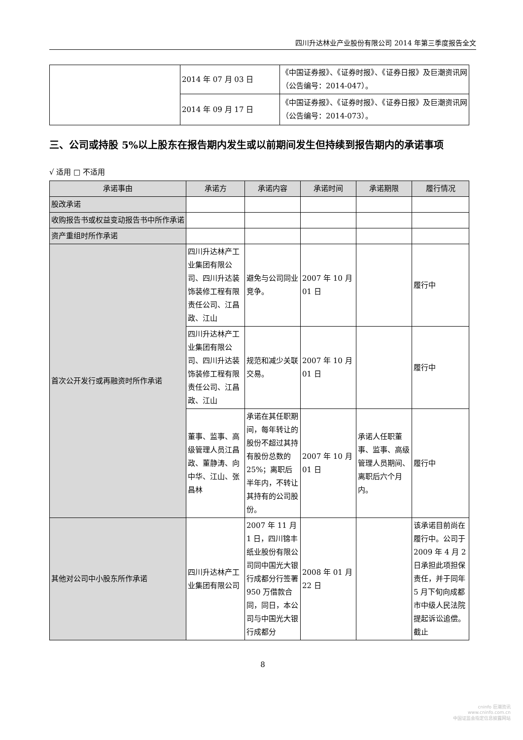四川升达林业产业股份有限公司 2014 年第三季度报告全文
| | 2014 年 07 月 03 日 | 《中国证券报》、《证券时报》、《证券日报》及巨潮资讯网（公告编号：2014-047）。 |
| | 2014 年 09 月 17 日 | 《中国证券报》、《证券时报》、《证券日报》及巨潮资讯网（公告编号：2014-073）。 |
三、公司或持股 5%以上股东在报告期内发生或以前期间发生但持续到报告期内的承诺事项
√ 适用 □ 不适用
| 承诺事由 | 承诺方 | 承诺内容 | 承诺时间 | 承诺期限 | 履行情况 |
| --- | --- | --- | --- | --- | --- |
| 股改承诺 | | | | | |
| 收购报告书或权益变动报告书中所作承诺 | | | | | |
| 资产重组时所作承诺 | | | | | |
| 首次公开发行或再融资时所作承诺 | 四川升达林产工业集团有限公司、四川升达装饰装修工程有限责任公司、江昌政、江山 | 避免与公司同业竞争。 | 2007 年 10 月 01 日 | | 履行中 |
| | 四川升达林产工业集团有限公司、四川升达装饰装修工程有限责任公司、江昌政、江山 | 规范和减少关联交易。 | 2007 年 10 月 01 日 | | 履行中 |
| | 董事、监事、高级管理人员江昌政、董静涛、向中华、江山、张昌林 | 承诺在其任职期间，每年转让的股份不超过其持有股份总数的 25%；离职后半年内，不转让其持有的公司股份。 | 2007 年 10 月 01 日 | 承诺人任职董事、监事、高级管理人员期间、离职后六个月内。 | 履行中 |
| 其他对公司中小股东所作承诺 | 四川升达林产工业集团有限公司 | 2007 年 11 月 1 日，四川锦丰纸业股份有限公司同中国光大银行成都分行签署 950 万借款合同，同日，本公司与中国光大银行成都分 | 2008 年 01 月 22 日 | | 该承诺目前尚在履行中。公司于 2009 年 4 月 2 日承担此项担保责任，并于同年 5 月下旬向成都市中级人民法院提起诉讼追偿。截止 |
8
cninfo 巨潮资讯
www.cninfo.com.cn
中国证监会指定信息披露网站